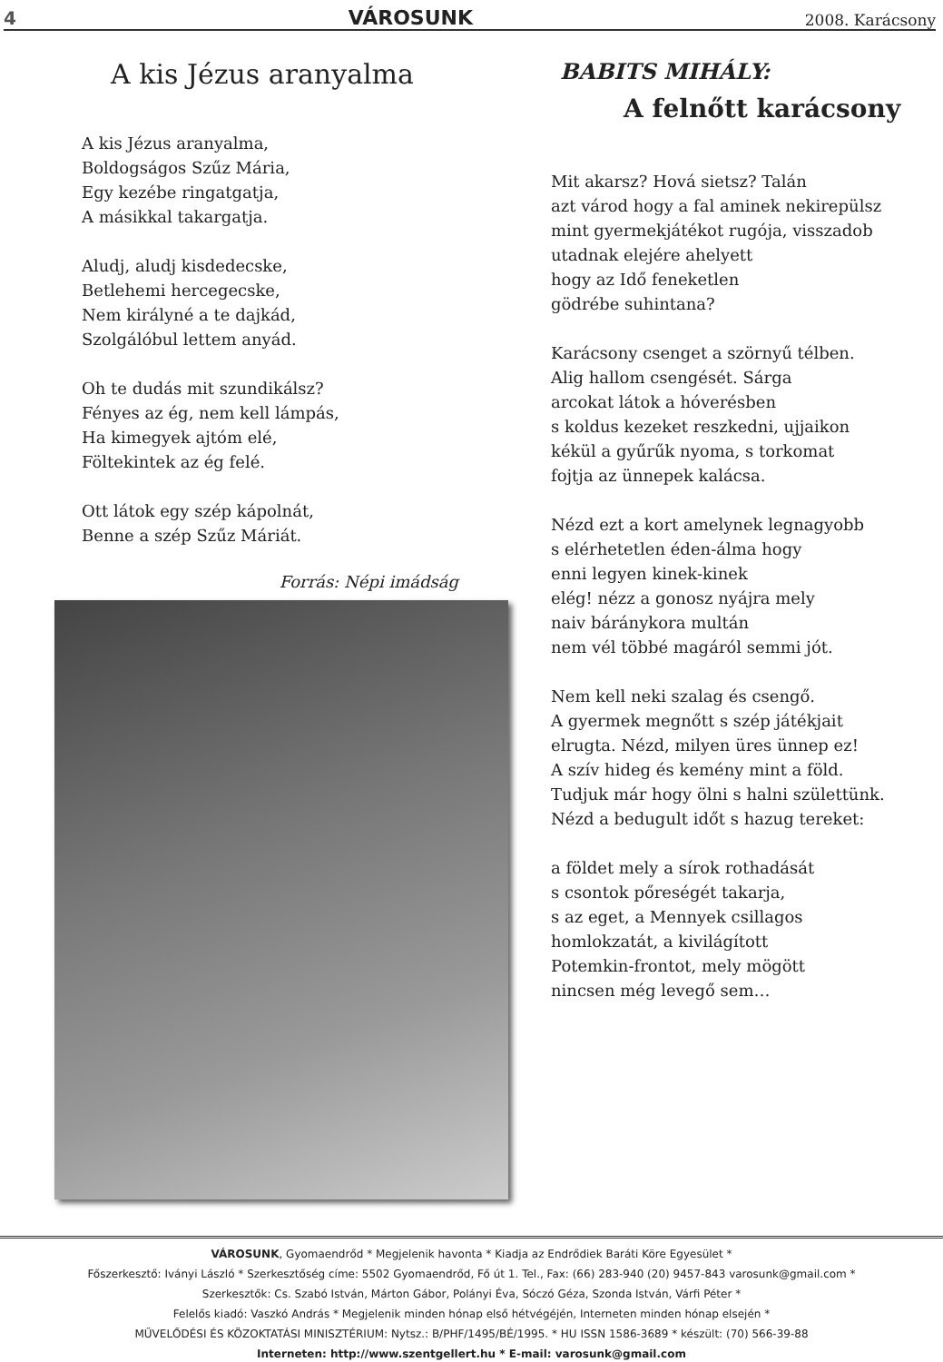4 VÁROSUNK 2008. Karácsony
A kis Jézus aranyalma
A kis Jézus aranyalma,
Boldogságos Szűz Mária,
Egy kezébe ringatgatja,
A másikkal takargatja.
Aludj, aludj kisdedecske,
Betlehemi hercegecske,
Nem királyné a te dajkád,
Szolgálóbul lettem anyád.
Oh te dudás mit szundikálsz?
Fényes az ég, nem kell lámpás,
Ha kimegyek ajtóm elé,
Föltekintek az ég felé.
Ott látok egy szép kápolnát,
Benne a szép Szűz Máriát.
Forrás: Népi imádság
BABITS MIHÁLY:
A felnőtt karácsony
Mit akarsz? Hová sietsz? Talán
azt várod hogy a fal aminek nekirepülsz
mint gyermekjátékot rugója, visszadob
utadnak elejére ahelyett
hogy az Idő feneketlen
gödrébe suhintana?
Karácsony csenget a szörnyű télben.
Alig hallom csengését. Sárga
arcokat látok a hóverésben
s koldus kezeket reszkedni, ujjaikon
kékül a gyűrűk nyoma, s torkomat
fojtja az ünnepek kalácsa.
Nézd ezt a kort amelynek legnagyobb
s elérhetetlen éden-álma hogy
enni legyen kinek-kinek
elég! nézz a gonosz nyájra mely
naiv báránykora multán
nem vél többé magáról semmi jót.
Nem kell neki szalag és csengő.
A gyermek megnőtt s szép játékjait
elrugta. Nézd, milyen üres ünnep ez!
A szív hideg és kemény mint a föld.
Tudjuk már hogy ölni s halni születtünk.
Nézd a bedugult időt s hazug tereket:
a földet mely a sírok rothadását
s csontok pőreségét takarja,
s az eget, a Mennyek csillagos
homlokzatát, a kivilágított
Potemkin-frontot, mely mögött
nincsen még levegő sem…
VÁROSUNK, Gyomaendrőd * Megjelenik havonta * Kiadja az Endrődiek Baráti Köre Egyesület *
Főszerkesztő: Iványi László * Szerkesztőség címe: 5502 Gyomaendrőd, Fő út 1. Tel., Fax: (66) 283-940 (20) 9457-843 varosunk@gmail.com *
Szerkesztők: Cs. Szabó István, Márton Gábor, Polányi Éva, Sóczó Géza, Szonda István, Várfi Péter *
Felelős kiadó: Vaszkó András * Megjelenik minden hónap első hétvégéjén, Interneten minden hónap elsején *
MŰVELŐDÉSI ÉS KÖZOKTATÁSI MINISZTÉRIUM: Nytsz.: B/PHF/1495/BÉ/1995. * HU ISSN 1586-3689 * készült: (70) 566-39-88
Interneten: http://www.szentgellert.hu * E-mail: varosunk@gmail.com